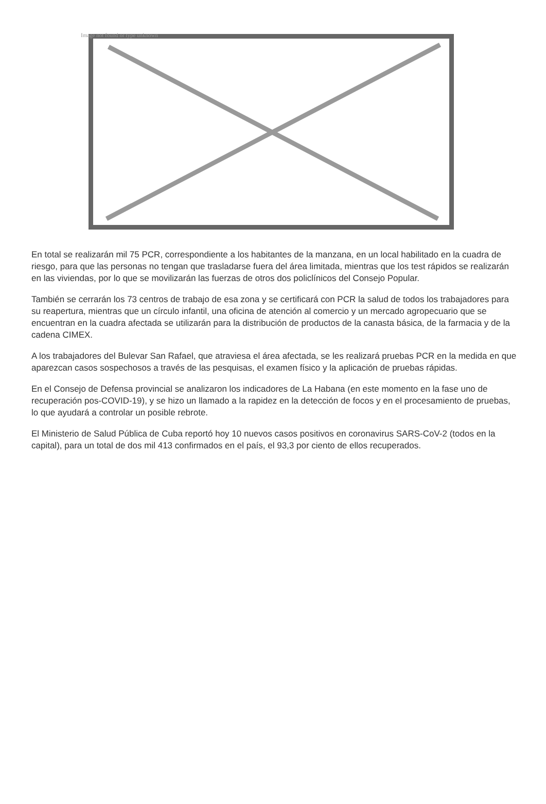Image not found or type unknown
En total se realizarán mil 75 PCR, correspondiente a los habitantes de la manzana, en un local habilitado en la cuadra de riesgo, para que las personas no tengan que trasladarse fuera del área limitada, mientras que los test rápidos se realizarán en las viviendas, por lo que se movilizarán las fuerzas de otros dos policlínicos del Consejo Popular.
También se cerrarán los 73 centros de trabajo de esa zona y se certificará con PCR la salud de todos los trabajadores para su reapertura, mientras que un círculo infantil, una oficina de atención al comercio y un mercado agropecuario que se encuentran en la cuadra afectada se utilizarán para la distribución de productos de la canasta básica, de la farmacia y de la cadena CIMEX.
A los trabajadores del Bulevar San Rafael, que atraviesa el área afectada, se les realizará pruebas PCR en la medida en que aparezcan casos sospechosos a través de las pesquisas, el examen físico y la aplicación de pruebas rápidas.
En el Consejo de Defensa provincial se analizaron los indicadores de La Habana (en este momento en la fase uno de recuperación pos-COVID-19), y se hizo un llamado a la rapidez en la detección de focos y en el procesamiento de pruebas, lo que ayudará a controlar un posible rebrote.
El Ministerio de Salud Pública de Cuba reportó hoy 10 nuevos casos positivos en coronavirus SARS-CoV-2 (todos en la capital), para un total de dos mil 413 confirmados en el país, el 93,3 por ciento de ellos recuperados.